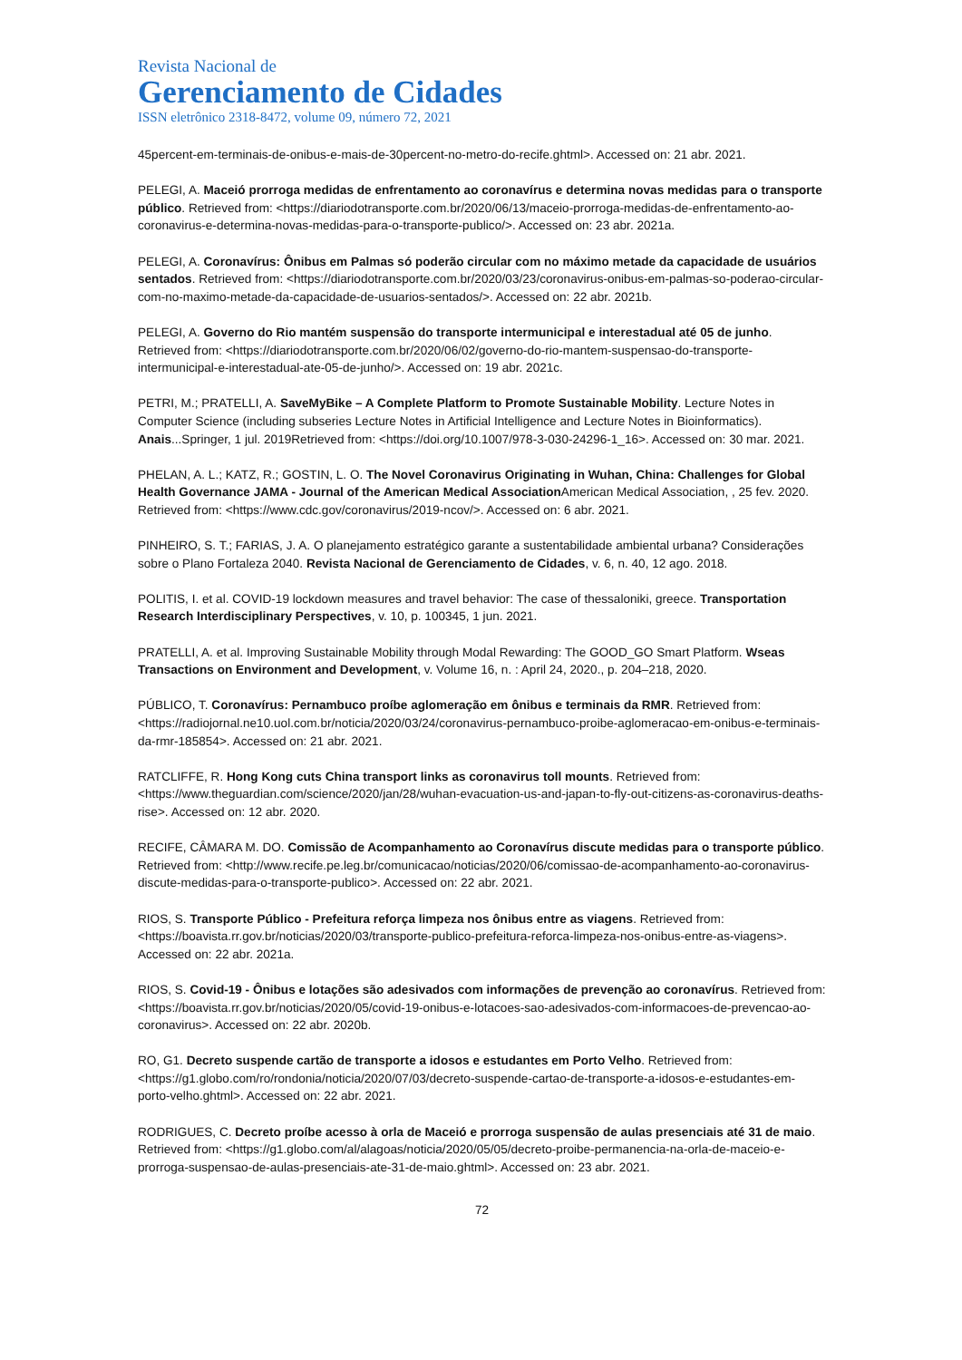Revista Nacional de
Gerenciamento de Cidades
ISSN eletrônico 2318-8472, volume 09, número 72, 2021
45percent-em-terminais-de-onibus-e-mais-de-30percent-no-metro-do-recife.ghtml>. Accessed on: 21 abr. 2021.
PELEGI, A. Maceió prorroga medidas de enfrentamento ao coronavírus e determina novas medidas para o transporte público. Retrieved from: <https://diariodotransporte.com.br/2020/06/13/maceio-prorroga-medidas-de-enfrentamento-ao-coronavirus-e-determina-novas-medidas-para-o-transporte-publico/>. Accessed on: 23 abr. 2021a.
PELEGI, A. Coronavírus: Ônibus em Palmas só poderão circular com no máximo metade da capacidade de usuários sentados. Retrieved from: <https://diariodotransporte.com.br/2020/03/23/coronavirus-onibus-em-palmas-so-poderao-circular-com-no-maximo-metade-da-capacidade-de-usuarios-sentados/>. Accessed on: 22 abr. 2021b.
PELEGI, A. Governo do Rio mantém suspensão do transporte intermunicipal e interestadual até 05 de junho. Retrieved from: <https://diariodotransporte.com.br/2020/06/02/governo-do-rio-mantem-suspensao-do-transporte-intermunicipal-e-interestadual-ate-05-de-junho/>. Accessed on: 19 abr. 2021c.
PETRI, M.; PRATELLI, A. SaveMyBike – A Complete Platform to Promote Sustainable Mobility. Lecture Notes in Computer Science (including subseries Lecture Notes in Artificial Intelligence and Lecture Notes in Bioinformatics). Anais...Springer, 1 jul. 2019Retrieved from: <https://doi.org/10.1007/978-3-030-24296-1_16>. Accessed on: 30 mar. 2021.
PHELAN, A. L.; KATZ, R.; GOSTIN, L. O. The Novel Coronavirus Originating in Wuhan, China: Challenges for Global Health Governance JAMA - Journal of the American Medical Association American Medical Association, , 25 fev. 2020. Retrieved from: <https://www.cdc.gov/coronavirus/2019-ncov/>. Accessed on: 6 abr. 2021.
PINHEIRO, S. T.; FARIAS, J. A. O planejamento estratégico garante a sustentabilidade ambiental urbana? Considerações sobre o Plano Fortaleza 2040. Revista Nacional de Gerenciamento de Cidades, v. 6, n. 40, 12 ago. 2018.
POLITIS, I. et al. COVID-19 lockdown measures and travel behavior: The case of thessaloniki, greece. Transportation Research Interdisciplinary Perspectives, v. 10, p. 100345, 1 jun. 2021.
PRATELLI, A. et al. Improving Sustainable Mobility through Modal Rewarding: The GOOD_GO Smart Platform. Wseas Transactions on Environment and Development, v. Volume 16, n. : April 24, 2020., p. 204–218, 2020.
PÚBLICO, T. Coronavírus: Pernambuco proíbe aglomeração em ônibus e terminais da RMR. Retrieved from: <https://radiojornal.ne10.uol.com.br/noticia/2020/03/24/coronavirus-pernambuco-proibe-aglomeracao-em-onibus-e-terminais-da-rmr-185854>. Accessed on: 21 abr. 2021.
RATCLIFFE, R. Hong Kong cuts China transport links as coronavirus toll mounts. Retrieved from: <https://www.theguardian.com/science/2020/jan/28/wuhan-evacuation-us-and-japan-to-fly-out-citizens-as-coronavirus-deaths-rise>. Accessed on: 12 abr. 2020.
RECIFE, CÂMARA M. DO. Comissão de Acompanhamento ao Coronavírus discute medidas para o transporte público. Retrieved from: <http://www.recife.pe.leg.br/comunicacao/noticias/2020/06/comissao-de-acompanhamento-ao-coronavirus-discute-medidas-para-o-transporte-publico>. Accessed on: 22 abr. 2021.
RIOS, S. Transporte Público - Prefeitura reforça limpeza nos ônibus entre as viagens. Retrieved from: <https://boavista.rr.gov.br/noticias/2020/03/transporte-publico-prefeitura-reforca-limpeza-nos-onibus-entre-as-viagens>. Accessed on: 22 abr. 2021a.
RIOS, S. Covid-19 - Ônibus e lotações são adesivados com informações de prevenção ao coronavírus. Retrieved from: <https://boavista.rr.gov.br/noticias/2020/05/covid-19-onibus-e-lotacoes-sao-adesivados-com-informacoes-de-prevencao-ao-coronavirus>. Accessed on: 22 abr. 2020b.
RO, G1. Decreto suspende cartão de transporte a idosos e estudantes em Porto Velho. Retrieved from: <https://g1.globo.com/ro/rondonia/noticia/2020/07/03/decreto-suspende-cartao-de-transporte-a-idosos-e-estudantes-em-porto-velho.ghtml>. Accessed on: 22 abr. 2021.
RODRIGUES, C. Decreto proíbe acesso à orla de Maceió e prorroga suspensão de aulas presenciais até 31 de maio. Retrieved from: <https://g1.globo.com/al/alagoas/noticia/2020/05/05/decreto-proibe-permanencia-na-orla-de-maceio-e-prorroga-suspensao-de-aulas-presenciais-ate-31-de-maio.ghtml>. Accessed on: 23 abr. 2021.
72